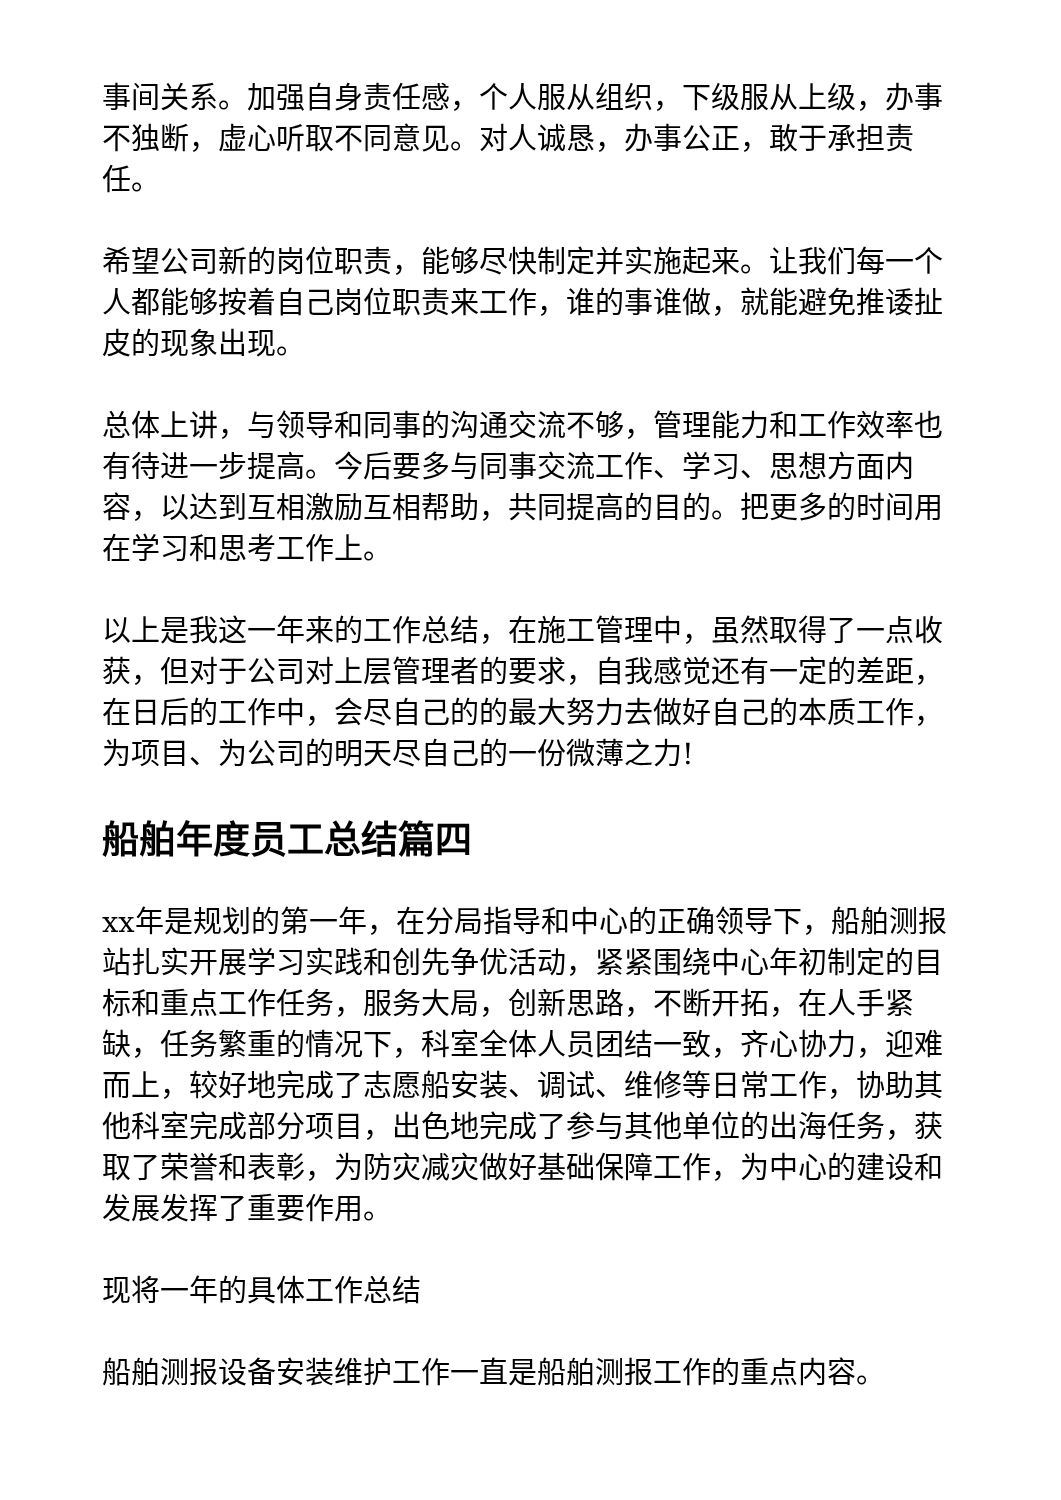事间关系。加强自身责任感，个人服从组织，下级服从上级，办事不独断，虚心听取不同意见。对人诚恳，办事公正，敢于承担责任。
希望公司新的岗位职责，能够尽快制定并实施起来。让我们每一个人都能够按着自己岗位职责来工作，谁的事谁做，就能避免推诿扯皮的现象出现。
总体上讲，与领导和同事的沟通交流不够，管理能力和工作效率也有待进一步提高。今后要多与同事交流工作、学习、思想方面内容，以达到互相激励互相帮助，共同提高的目的。把更多的时间用在学习和思考工作上。
以上是我这一年来的工作总结，在施工管理中，虽然取得了一点收获，但对于公司对上层管理者的要求，自我感觉还有一定的差距，在日后的工作中，会尽自己的的最大努力去做好自己的本质工作，为项目、为公司的明天尽自己的一份微薄之力!
船舶年度员工总结篇四
xx年是规划的第一年，在分局指导和中心的正确领导下，船舶测报站扎实开展学习实践和创先争优活动，紧紧围绕中心年初制定的目标和重点工作任务，服务大局，创新思路，不断开拓，在人手紧缺，任务繁重的情况下，科室全体人员团结一致，齐心协力，迎难而上，较好地完成了志愿船安装、调试、维修等日常工作，协助其他科室完成部分项目，出色地完成了参与其他单位的出海任务，获取了荣誉和表彰，为防灾减灾做好基础保障工作，为中心的建设和发展发挥了重要作用。
现将一年的具体工作总结
船舶测报设备安装维护工作一直是船舶测报工作的重点内容。